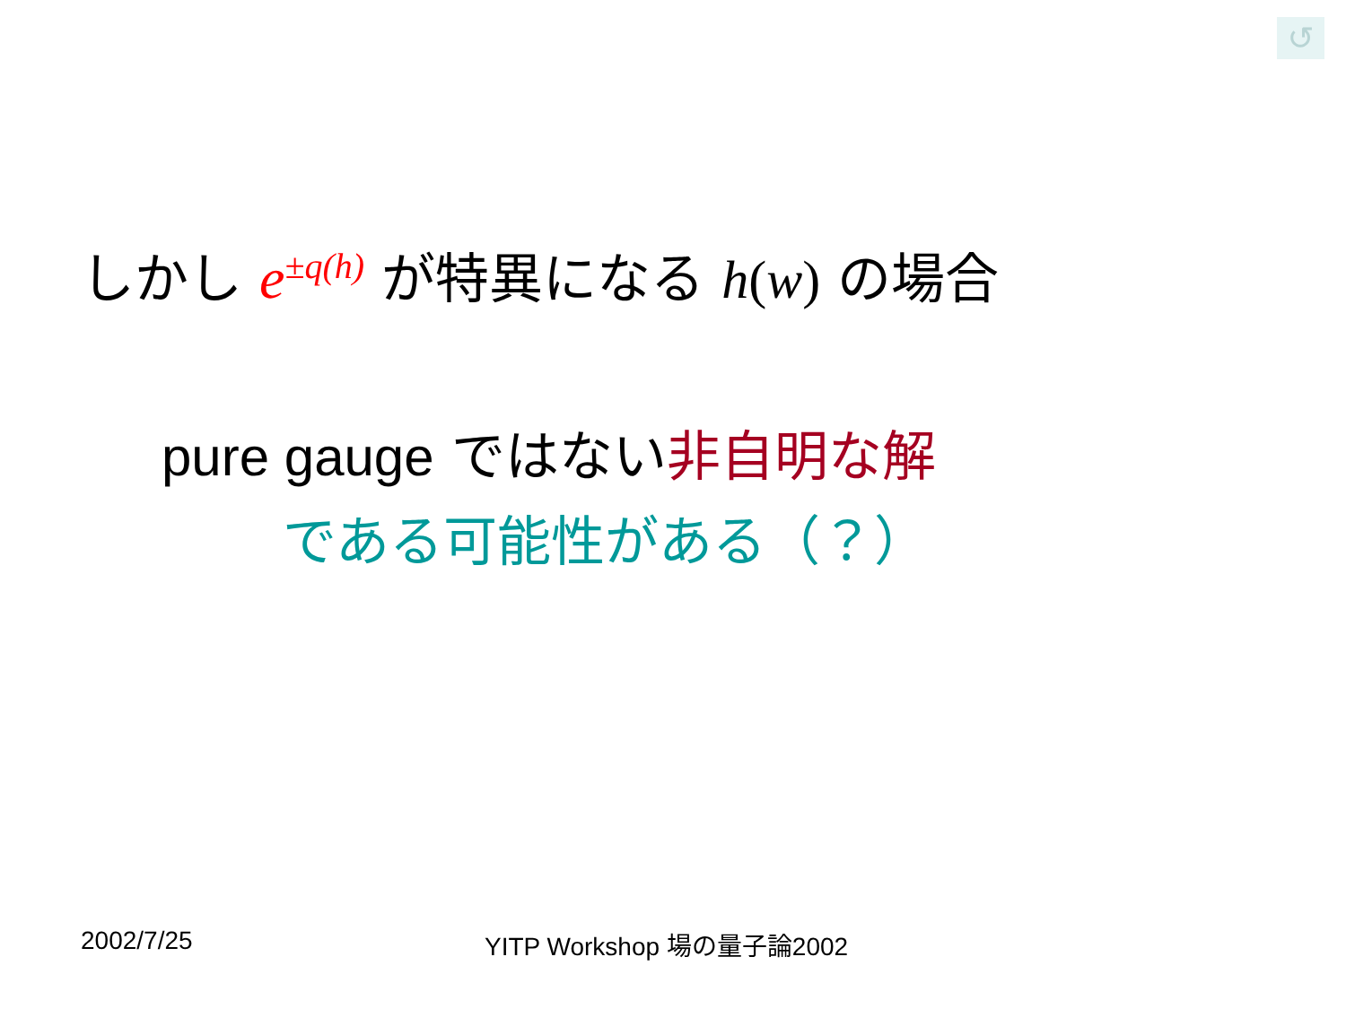↺
しかし e<sup>±q(h)</sup> が特異になる h(w) の場合
pure gauge ではない非自明な解
である可能性がある（？）
2002/7/25 YITP Workshop 場の量子論2002